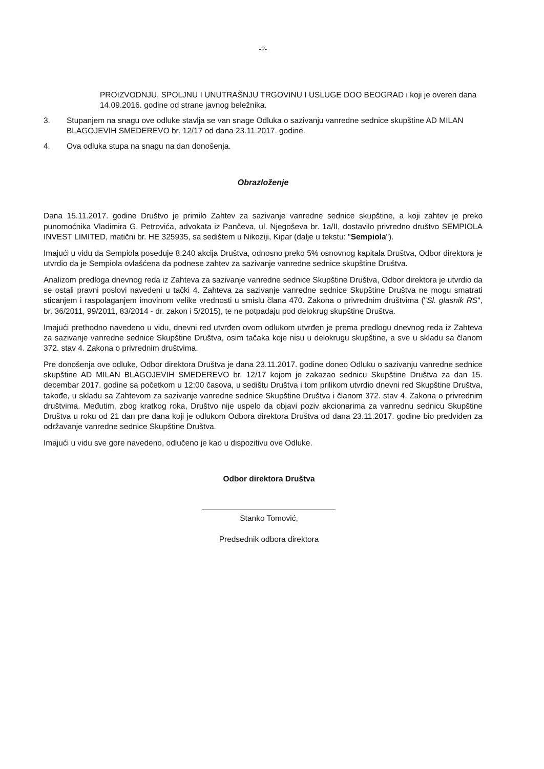-2-
PROIZVODNJU, SPOLJNU I UNUTRAŠNJU TRGOVINU I USLUGE DOO BEOGRAD i koji je overen dana 14.09.2016. godine od strane javnog beležnika.
3. Stupanjem na snagu ove odluke stavlja se van snage Odluka o sazivanju vanredne sednice skupštine AD MILAN BLAGOJEVIH SMEDEREVO br. 12/17 od dana 23.11.2017. godine.
4. Ova odluka stupa na snagu na dan donošenja.
Obrazloženje
Dana 15.11.2017. godine Društvo je primilo Zahtev za sazivanje vanredne sednice skupštine, a koji zahtev je preko punomoćnika Vladimira G. Petrovića, advokata iz Pančeva, ul. Njegoševa br. 1a/II, dostavilo privredno društvo SEMPIOLA INVEST LIMITED, matični br. HE 325935, sa sedištem u Nikoziji, Kipar (dalje u tekstu: "Sempiola").
Imajući u vidu da Sempiola poseduje 8.240 akcija Društva, odnosno preko 5% osnovnog kapitala Društva, Odbor direktora je utvrdio da je Sempiola ovlašćena da podnese zahtev za sazivanje vanredne sednice skupštine Društva.
Analizom predloga dnevnog reda iz Zahteva za sazivanje vanredne sednice Skupštine Društva, Odbor direktora je utvrdio da se ostali pravni poslovi navedeni u tački 4. Zahteva za sazivanje vanredne sednice Skupštine Društva ne mogu smatrati sticanjem i raspolaganjem imovinom velike vrednosti u smislu člana 470. Zakona o privrednim društvima ("Sl. glasnik RS", br. 36/2011, 99/2011, 83/2014 - dr. zakon i 5/2015), te ne potpadaju pod delokrug skupštine Društva.
Imajući prethodno navedeno u vidu, dnevni red utvrđen ovom odlukom utvrđen je prema predlogu dnevnog reda iz Zahteva za sazivanje vanredne sednice Skupštine Društva, osim tačaka koje nisu u delokrugu skupštine, a sve u skladu sa članom 372. stav 4. Zakona o privrednim društvima.
Pre donošenja ove odluke, Odbor direktora Društva je dana 23.11.2017. godine doneo Odluku o sazivanju vanredne sednice skupštine AD MILAN BLAGOJEVIH SMEDEREVO br. 12/17 kojom je zakazao sednicu Skupštine Društva za dan 15. decembar 2017. godine sa početkom u 12:00 časova, u sedištu Društva i tom prilikom utvrdio dnevni red Skupštine Društva, takođe, u skladu sa Zahtevom za sazivanje vanredne sednice Skupštine Društva i članom 372. stav 4. Zakona o privrednim društvima. Međutim, zbog kratkog roka, Društvo nije uspelo da objavi poziv akcionarima za vanrednu sednicu Skupštine Društva u roku od 21 dan pre dana koji je odlukom Odbora direktora Društva od dana 23.11.2017. godine bio predviđen za održavanje vanredne sednice Skupštine Društva.
Imajući u vidu sve gore navedeno, odlučeno je kao u dispozitivu ove Odluke.
Odbor direktora Društva
Stanko Tomović,
Predsednik odbora direktora